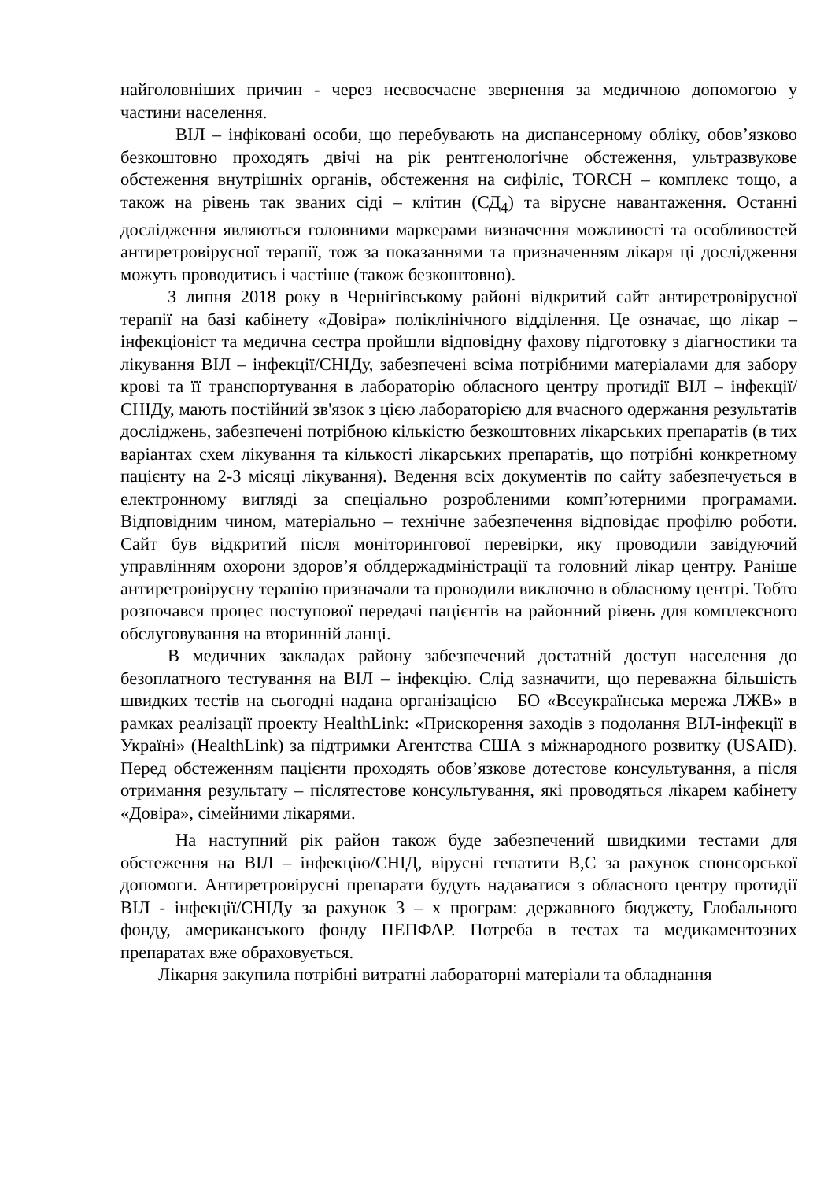найголовніших причин - через несвоєчасне звернення за медичною допомогою у частини населення.
ВІЛ – інфіковані особи, що перебувають на диспансерному обліку, обов’язково безкоштовно проходять двічі на рік рентгенологічне обстеження, ультразвукове обстеження внутрішніх органів, обстеження на сифіліс, TORCH – комплекс тощо, а також на рівень так званих сіді – клітин (СД<sub>4</sub>) та вірусне навантаження. Останні дослідження являються головними маркерами визначення можливості та особливостей антиретровірусної терапії, тож за показаннями та призначенням лікаря ці дослідження можуть проводитись і частіше (також безкоштовно).
З липня 2018 року в Чернігівському районі відкритий сайт антиретровірусної терапії на базі кабінету «Довіра» поліклінічного відділення. Це означає, що лікар – інфекціоніст та медична сестра пройшли відповідну фахову підготовку з діагностики та лікування ВІЛ – інфекції/СНІДу, забезпечені всіма потрібними матеріалами для забору крові та її транспортування в лабораторію обласного центру протидії ВІЛ – інфекції/СНІДу, мають постійний зв'язок з цією лабораторією для вчасного одержання результатів досліджень, забезпечені потрібною кількістю безкоштовних лікарських препаратів (в тих варіантах схем лікування та кількості лікарських препаратів, що потрібні конкретному пацієнту на 2-3 місяці лікування). Ведення всіх документів по сайту забезпечується в електронному вигляді за спеціально розробленими комп’ютерними програмами. Відповідним чином, матеріально – технічне забезпечення відповідає профілю роботи. Сайт був відкритий після моніторингової перевірки, яку проводили завідуючий управлінням охорони здоров’я облдержадміністрації та головний лікар центру. Раніше антиретровірусну терапію призначали та проводили виключно в обласному центрі. Тобто розпочався процес поступової передачі пацієнтів на районний рівень для комплексного обслуговування на вторинній ланці.
В медичних закладах району забезпечений достатній доступ населення до безоплатного тестування на ВІЛ – інфекцію. Слід зазначити, що переважна більшість швидких тестів на сьогодні надана організацією БО «Всеукраїнська мережа ЛЖВ» в рамках реалізації проекту HealthLink: «Прискорення заходів з подолання ВІЛ-інфекції в Україні» (HealthLink) за підтримки Агентства США з міжнародного розвитку (USAID). Перед обстеженням пацієнти проходять обов’язкове дотестове консультування, а після отримання результату – післятестове консультування, які проводяться лікарем кабінету «Довіра», сімейними лікарями.
На наступний рік район також буде забезпечений швидкими тестами для обстеження на ВІЛ – інфекцію/СНІД, вірусні гепатити В,С за рахунок спонсорської допомоги. Антиретровірусні препарати будуть надаватися з обласного центру протидії ВІЛ - інфекції/СНІДу за рахунок 3 – х програм: державного бюджету, Глобального фонду, американського фонду ПЕПФАР. Потреба в тестах та медикаментозних препаратах вже обраховується.
Лікарня закупила потрібні витратні лабораторні матеріали та обладнання